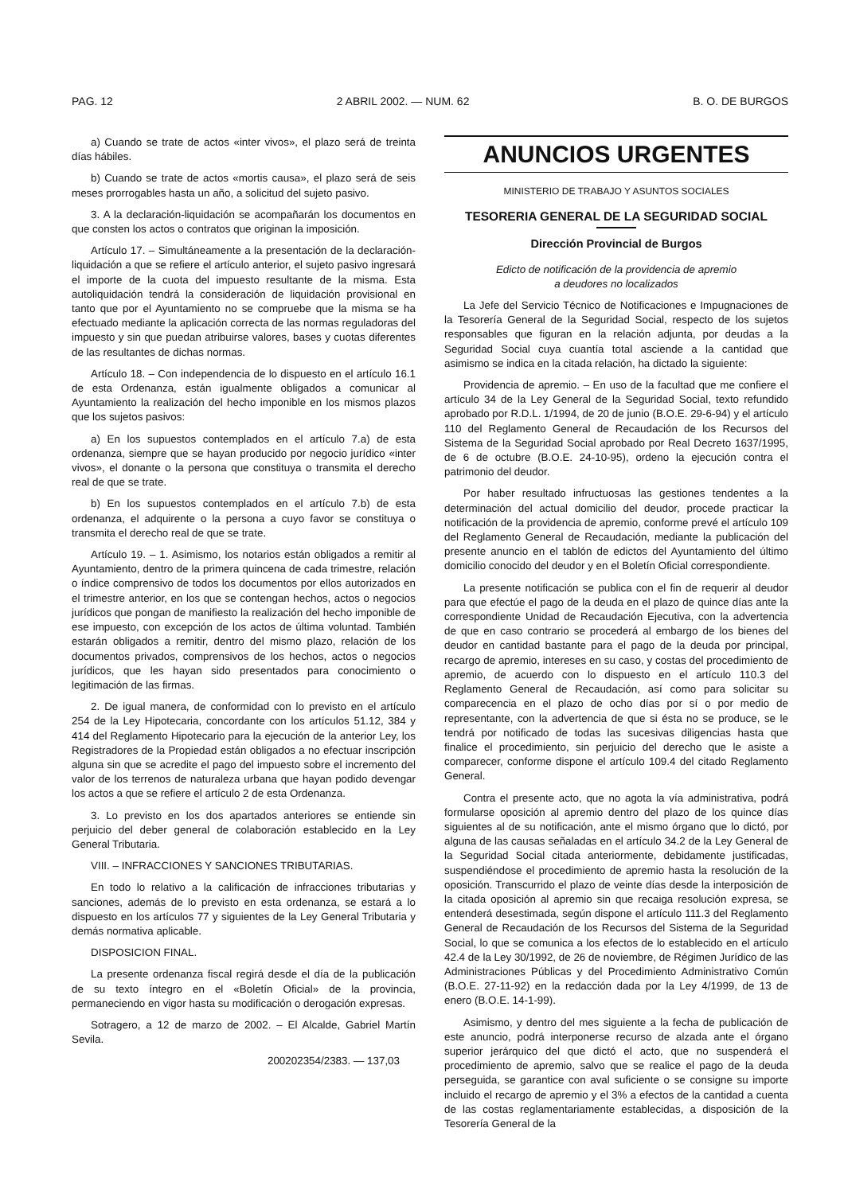PAG. 12 2 ABRIL 2002. — NUM. 62 B. O. DE BURGOS
a) Cuando se trate de actos «inter vivos», el plazo será de treinta días hábiles.
b) Cuando se trate de actos «mortis causa», el plazo será de seis meses prorrogables hasta un año, a solicitud del sujeto pasivo.
3. A la declaración-liquidación se acompañarán los documentos en que consten los actos o contratos que originan la imposición.
Artículo 17. – Simultáneamente a la presentación de la declaración-liquidación a que se refiere el artículo anterior, el sujeto pasivo ingresará el importe de la cuota del impuesto resultante de la misma. Esta autoliquidación tendrá la consideración de liquidación provisional en tanto que por el Ayuntamiento no se compruebe que la misma se ha efectuado mediante la aplicación correcta de las normas reguladoras del impuesto y sin que puedan atribuirse valores, bases y cuotas diferentes de las resultantes de dichas normas.
Artículo 18. – Con independencia de lo dispuesto en el artículo 16.1 de esta Ordenanza, están igualmente obligados a comunicar al Ayuntamiento la realización del hecho imponible en los mismos plazos que los sujetos pasivos:
a) En los supuestos contemplados en el artículo 7.a) de esta ordenanza, siempre que se hayan producido por negocio jurídico «inter vivos», el donante o la persona que constituya o transmita el derecho real de que se trate.
b) En los supuestos contemplados en el artículo 7.b) de esta ordenanza, el adquirente o la persona a cuyo favor se constituya o transmita el derecho real de que se trate.
Artículo 19. – 1. Asimismo, los notarios están obligados a remitir al Ayuntamiento, dentro de la primera quincena de cada trimestre, relación o índice comprensivo de todos los documentos por ellos autorizados en el trimestre anterior, en los que se contengan hechos, actos o negocios jurídicos que pongan de manifiesto la realización del hecho imponible de ese impuesto, con excepción de los actos de última voluntad. También estarán obligados a remitir, dentro del mismo plazo, relación de los documentos privados, comprensivos de los hechos, actos o negocios jurídicos, que les hayan sido presentados para conocimiento o legitimación de las firmas.
2. De igual manera, de conformidad con lo previsto en el artículo 254 de la Ley Hipotecaria, concordante con los artículos 51.12, 384 y 414 del Reglamento Hipotecario para la ejecución de la anterior Ley, los Registradores de la Propiedad están obligados a no efectuar inscripción alguna sin que se acredite el pago del impuesto sobre el incremento del valor de los terrenos de naturaleza urbana que hayan podido devengar los actos a que se refiere el artículo 2 de esta Ordenanza.
3. Lo previsto en los dos apartados anteriores se entiende sin perjuicio del deber general de colaboración establecido en la Ley General Tributaria.
VIII. – INFRACCIONES Y SANCIONES TRIBUTARIAS.
En todo lo relativo a la calificación de infracciones tributarias y sanciones, además de lo previsto en esta ordenanza, se estará a lo dispuesto en los artículos 77 y siguientes de la Ley General Tributaria y demás normativa aplicable.
DISPOSICION FINAL.
La presente ordenanza fiscal regirá desde el día de la publicación de su texto íntegro en el «Boletín Oficial» de la provincia, permaneciendo en vigor hasta su modificación o derogación expresas.
Sotragero, a 12 de marzo de 2002. – El Alcalde, Gabriel Martín Sevila.
200202354/2383. — 137,03
ANUNCIOS URGENTES
MINISTERIO DE TRABAJO Y ASUNTOS SOCIALES
TESORERIA GENERAL DE LA SEGURIDAD SOCIAL
Dirección Provincial de Burgos
Edicto de notificación de la providencia de apremio
a deudores no localizados
La Jefe del Servicio Técnico de Notificaciones e Impugnaciones de la Tesorería General de la Seguridad Social, respecto de los sujetos responsables que figuran en la relación adjunta, por deudas a la Seguridad Social cuya cuantía total asciende a la cantidad que asimismo se indica en la citada relación, ha dictado la siguiente:
Providencia de apremio. – En uso de la facultad que me confiere el artículo 34 de la Ley General de la Seguridad Social, texto refundido aprobado por R.D.L. 1/1994, de 20 de junio (B.O.E. 29-6-94) y el artículo 110 del Reglamento General de Recaudación de los Recursos del Sistema de la Seguridad Social aprobado por Real Decreto 1637/1995, de 6 de octubre (B.O.E. 24-10-95), ordeno la ejecución contra el patrimonio del deudor.
Por haber resultado infructuosas las gestiones tendentes a la determinación del actual domicilio del deudor, procede practicar la notificación de la providencia de apremio, conforme prevé el artículo 109 del Reglamento General de Recaudación, mediante la publicación del presente anuncio en el tablón de edictos del Ayuntamiento del último domicilio conocido del deudor y en el Boletín Oficial correspondiente.
La presente notificación se publica con el fin de requerir al deudor para que efectúe el pago de la deuda en el plazo de quince días ante la correspondiente Unidad de Recaudación Ejecutiva, con la advertencia de que en caso contrario se procederá al embargo de los bienes del deudor en cantidad bastante para el pago de la deuda por principal, recargo de apremio, intereses en su caso, y costas del procedimiento de apremio, de acuerdo con lo dispuesto en el artículo 110.3 del Reglamento General de Recaudación, así como para solicitar su comparecencia en el plazo de ocho días por sí o por medio de representante, con la advertencia de que si ésta no se produce, se le tendrá por notificado de todas las sucesivas diligencias hasta que finalice el procedimiento, sin perjuicio del derecho que le asiste a comparecer, conforme dispone el artículo 109.4 del citado Reglamento General.
Contra el presente acto, que no agota la vía administrativa, podrá formularse oposición al apremio dentro del plazo de los quince días siguientes al de su notificación, ante el mismo órgano que lo dictó, por alguna de las causas señaladas en el artículo 34.2 de la Ley General de la Seguridad Social citada anteriormente, debidamente justificadas, suspendiéndose el procedimiento de apremio hasta la resolución de la oposición. Transcurrido el plazo de veinte días desde la interposición de la citada oposición al apremio sin que recaiga resolución expresa, se entenderá desestimada, según dispone el artículo 111.3 del Reglamento General de Recaudación de los Recursos del Sistema de la Seguridad Social, lo que se comunica a los efectos de lo establecido en el artículo 42.4 de la Ley 30/1992, de 26 de noviembre, de Régimen Jurídico de las Administraciones Públicas y del Procedimiento Administrativo Común (B.O.E. 27-11-92) en la redacción dada por la Ley 4/1999, de 13 de enero (B.O.E. 14-1-99).
Asimismo, y dentro del mes siguiente a la fecha de publicación de este anuncio, podrá interponerse recurso de alzada ante el órgano superior jerárquico del que dictó el acto, que no suspenderá el procedimiento de apremio, salvo que se realice el pago de la deuda perseguida, se garantice con aval suficiente o se consigne su importe incluido el recargo de apremio y el 3% a efectos de la cantidad a cuenta de las costas reglamentariamente establecidas, a disposición de la Tesorería General de la